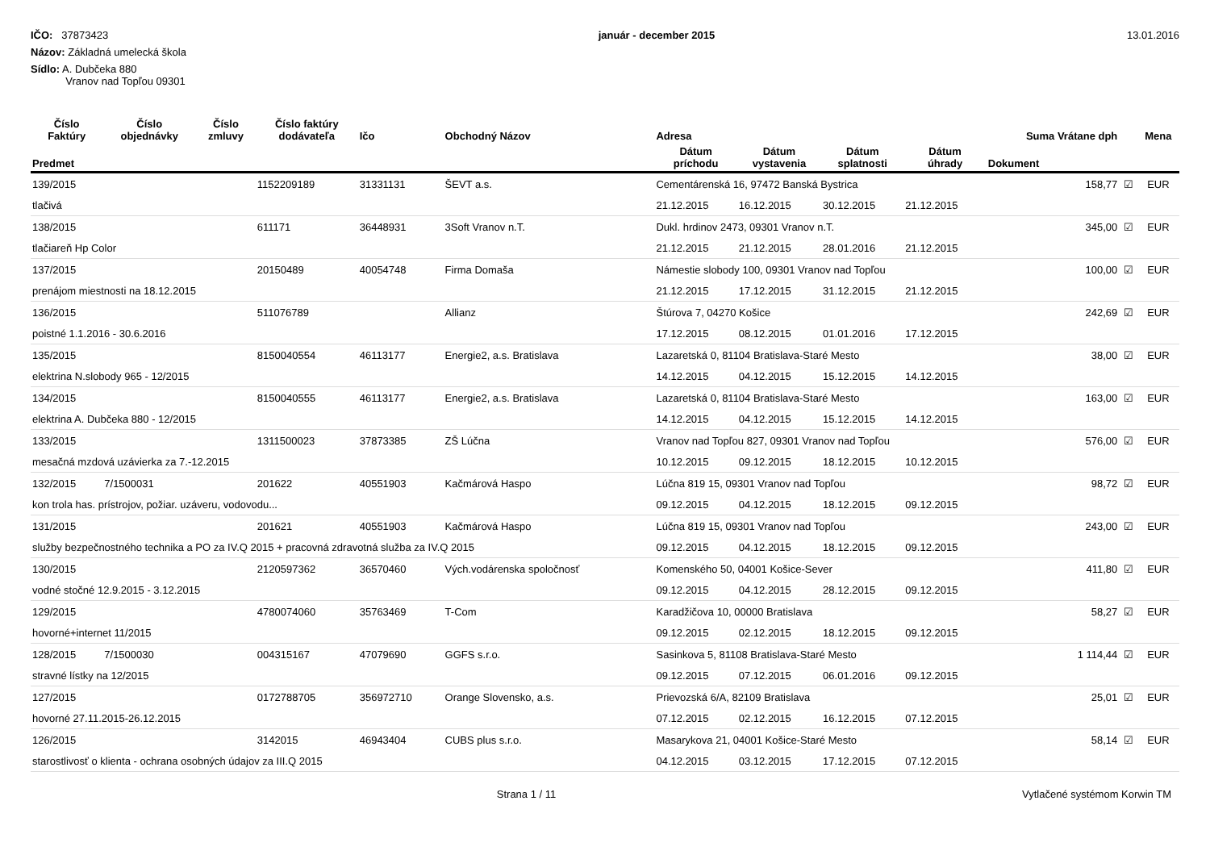IČO: 37873423
Názov: Základná umelecká škola
Sídlo: A. Dubčeka 880
Vranov nad Topľou 09301
január - december 2015 13.01.2016
| Číslo Faktúry | Číslo objednávky | Číslo zmluvy | Číslo faktúry dodávateľa | Ičo | Obchodný Názov | Adresa | | | | Suma Vrátane dph | | Mena |
| --- | --- | --- | --- | --- | --- | --- | --- | --- | --- | --- | --- | --- |
| Predmet | | | | | | Dátum príchodu | Dátum vystavenia | Dátum splatnosti | Dátum úhrady | Dokument | | |
| 139/2015 | | | 1152209189 | 31331131 | ŠEVT a.s. | Cementárenská 16, 97472 Banská Bystrica | | | | 158,77 | ☑ | EUR |
| tlačivá | | | | | | 21.12.2015 | 16.12.2015 | 30.12.2015 | 21.12.2015 | | | |
| 138/2015 | | | 611171 | 36448931 | 3Soft Vranov n.T. | Dukl. hrdinov 2473, 09301 Vranov n.T. | | | | 345,00 | ☑ | EUR |
| tlačiareň Hp Color | | | | | | 21.12.2015 | 21.12.2015 | 28.01.2016 | 21.12.2015 | | | |
| 137/2015 | | | 20150489 | 40054748 | Firma Domaša | Námestie slobody 100, 09301 Vranov nad Topľou | | | | 100,00 | ☑ | EUR |
| prenájom miestnosti na 18.12.2015 | | | | | | 21.12.2015 | 17.12.2015 | 31.12.2015 | 21.12.2015 | | | |
| 136/2015 | | | 511076789 | | Allianz | Štúrova 7, 04270 Košice | | | | 242,69 | ☑ | EUR |
| poistné 1.1.2016 - 30.6.2016 | | | | | | 17.12.2015 | 08.12.2015 | 01.01.2016 | 17.12.2015 | | | |
| 135/2015 | | | 8150040554 | 46113177 | Energie2, a.s. Bratislava | Lazaretská 0, 81104 Bratislava-Staré Mesto | | | | 38,00 | ☑ | EUR |
| elektrina N.slobody 965 - 12/2015 | | | | | | 14.12.2015 | 04.12.2015 | 15.12.2015 | 14.12.2015 | | | |
| 134/2015 | | | 8150040555 | 46113177 | Energie2, a.s. Bratislava | Lazaretská 0, 81104 Bratislava-Staré Mesto | | | | 163,00 | ☑ | EUR |
| elektrina A. Dubčeka 880 - 12/2015 | | | | | | 14.12.2015 | 04.12.2015 | 15.12.2015 | 14.12.2015 | | | |
| 133/2015 | | | 1311500023 | 37873385 | ZŠ Lúčna | Vranov nad Topľou 827, 09301 Vranov nad Topľou | | | | 576,00 | ☑ | EUR |
| mesačná mzdová uzávierka za 7.-12.2015 | | | | | | 10.12.2015 | 09.12.2015 | 18.12.2015 | 10.12.2015 | | | |
| 132/2015 | 7/1500031 | | 201622 | 40551903 | Kačmárová Haspo | Lúčna 819 15, 09301 Vranov nad Topľou | | | | 98,72 | ☑ | EUR |
| kon trola has. prístrojov, požiar. uzáveru, vodovodu... | | | | | | 09.12.2015 | 04.12.2015 | 18.12.2015 | 09.12.2015 | | | |
| 131/2015 | | | 201621 | 40551903 | Kačmárová Haspo | Lúčna 819 15, 09301 Vranov nad Topľou | | | | 243,00 | ☑ | EUR |
| služby bezpečnostného technika a PO za IV.Q 2015 + pracovná zdravotná služba za IV.Q 2015 | | | | | | 09.12.2015 | 04.12.2015 | 18.12.2015 | 09.12.2015 | | | |
| 130/2015 | | | 2120597362 | 36570460 | Vých.vodárenska spoločnosť | Komenského 50, 04001 Košice-Sever | | | | 411,80 | ☑ | EUR |
| vodné stočné 12.9.2015 - 3.12.2015 | | | | | | 09.12.2015 | 04.12.2015 | 28.12.2015 | 09.12.2015 | | | |
| 129/2015 | | | 4780074060 | 35763469 | T-Com | Karadžičova 10, 00000 Bratislava | | | | 58,27 | ☑ | EUR |
| hovorné+internet 11/2015 | | | | | | 09.12.2015 | 02.12.2015 | 18.12.2015 | 09.12.2015 | | | |
| 128/2015 | 7/1500030 | | 004315167 | 47079690 | GGFS s.r.o. | Sasinkova 5, 81108 Bratislava-Staré Mesto | | | | 1 114,44 | ☑ | EUR |
| stravné lístky na 12/2015 | | | | | | 09.12.2015 | 07.12.2015 | 06.01.2016 | 09.12.2015 | | | |
| 127/2015 | | | 0172788705 | 356972710 | Orange Slovensko, a.s. | Prievozská 6/A, 82109 Bratislava | | | | 25,01 | ☑ | EUR |
| hovorné 27.11.2015-26.12.2015 | | | | | | 07.12.2015 | 02.12.2015 | 16.12.2015 | 07.12.2015 | | | |
| 126/2015 | | | 3142015 | 46943404 | CUBS plus s.r.o. | Masarykova 21, 04001 Košice-Staré Mesto | | | | 58,14 | ☑ | EUR |
| starostlivosť o klienta - ochrana osobných údajov za III.Q 2015 | | | | | | 04.12.2015 | 03.12.2015 | 17.12.2015 | 07.12.2015 | | | |
Strana 1 / 11 Vytlačené systémom Korwin TM